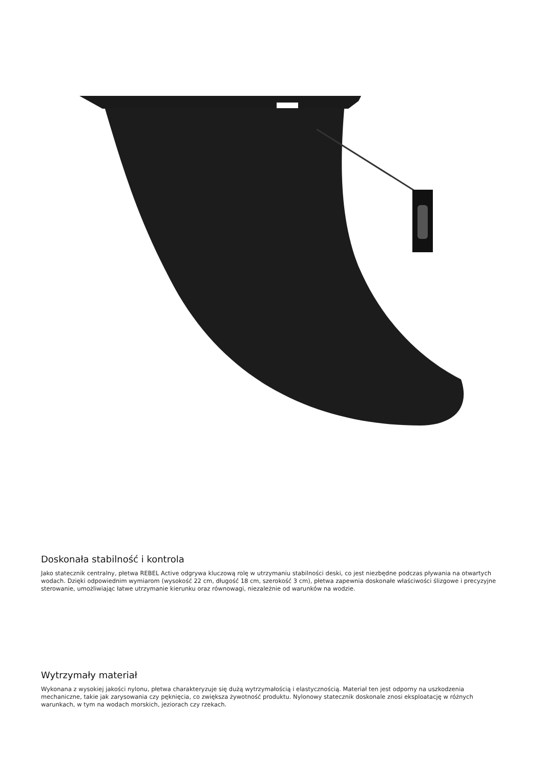Doskonała stabilność i kontrola
Jako statecznik centralny, płetwa REBEL Active odgrywa kluczową rolę w utrzymaniu stabilności deski, co jest niezbędne podczas pływania na otwartych wodach. Dzięki odpowiednim wymiarom (wysokość 22 cm, długość 18 cm, szerokość 3 cm), płetwa zapewnia doskonałe właściwości ślizgowe i precyzyjne sterowanie, umożliwiając łatwe utrzymanie kierunku oraz równowagi, niezależnie od warunków na wodzie.
Wytrzymały materiał
Wykonana z wysokiej jakości nylonu, płetwa charakteryzuje się dużą wytrzymałością i elastycznością. Materiał ten jest odporny na uszkodzenia mechaniczne, takie jak zarysowania czy pęknięcia, co zwiększa żywotność produktu. Nylonowy statecznik doskonale znosi eksploatację w różnych warunkach, w tym na wodach morskich, jeziorach czy rzekach.